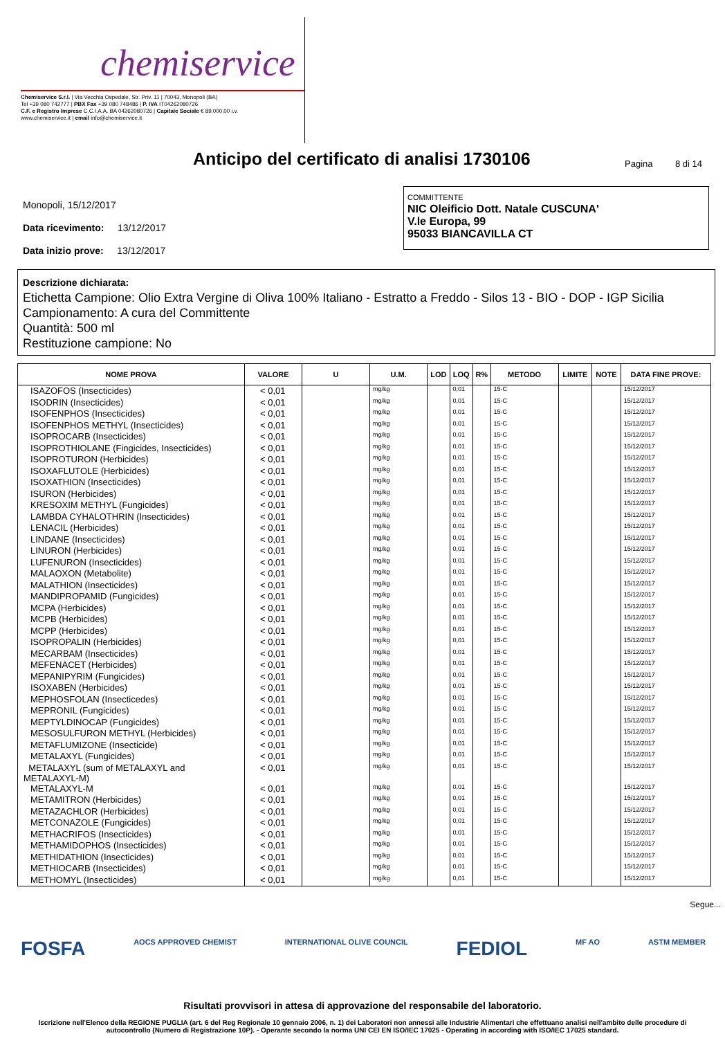chemiservice
Chemiservice S.r.l. | Via Vecchia Ospedale, Str. Priv. 11 | 70043, Monopoli (BA)
Tel +39 080 742777 | PBX Fax +39 080 748486 | P. IVA IT04262080726
C.F. e Registro Imprese C.C.I.A.A. BA 04262080726 | Capitale Sociale € 89.000,00 i.v.
www.chemiservice.it | email info@chemiservice.it
Anticipo del certificato di analisi 1730106
Pagina 8 di 14
Monopoli, 15/12/2017
Data ricevimento: 13/12/2017
Data inizio prove: 13/12/2017
COMMITTENTE
NIC Oleificio Dott. Natale CUSCUNA'
V.le Europa, 99
95033 BIANCAVILLA CT
Descrizione dichiarata:
Etichetta Campione: Olio Extra Vergine di Oliva 100% Italiano - Estratto a Freddo - Silos 13 - BIO - DOP - IGP Sicilia
Campionamento: A cura del Committente
Quantità: 500 ml
Restituzione campione: No
| NOME PROVA | VALORE | U | U.M. | LOD | LOQ | R% | METODO | LIMITE | NOTE | DATA FINE PROVE: |
| --- | --- | --- | --- | --- | --- | --- | --- | --- | --- | --- |
| ISAZOFOS (Insecticides) | < 0,01 | | mg/kg | | 0,01 | | 15-C | | | 15/12/2017 |
| ISODRIN (Insecticides) | < 0,01 | | mg/kg | | 0,01 | | 15-C | | | 15/12/2017 |
| ISOFENPHOS (Insecticides) | < 0,01 | | mg/kg | | 0,01 | | 15-C | | | 15/12/2017 |
| ISOFENPHOS METHYL (Insecticides) | < 0,01 | | mg/kg | | 0,01 | | 15-C | | | 15/12/2017 |
| ISOPROCARB (Insecticides) | < 0,01 | | mg/kg | | 0,01 | | 15-C | | | 15/12/2017 |
| ISOPROTHIOLANE (Fingicides, Insecticides) | < 0,01 | | mg/kg | | 0,01 | | 15-C | | | 15/12/2017 |
| ISOPROTURON (Herbicides) | < 0,01 | | mg/kg | | 0,01 | | 15-C | | | 15/12/2017 |
| ISOXAFLUTOLE (Herbicides) | < 0,01 | | mg/kg | | 0,01 | | 15-C | | | 15/12/2017 |
| ISOXATHION (Insecticides) | < 0,01 | | mg/kg | | 0,01 | | 15-C | | | 15/12/2017 |
| ISURON (Herbicides) | < 0,01 | | mg/kg | | 0,01 | | 15-C | | | 15/12/2017 |
| KRESOXIM METHYL (Fungicides) | < 0,01 | | mg/kg | | 0,01 | | 15-C | | | 15/12/2017 |
| LAMBDA CYHALOTHRIN (Insecticides) | < 0,01 | | mg/kg | | 0,01 | | 15-C | | | 15/12/2017 |
| LENACIL (Herbicides) | < 0,01 | | mg/kg | | 0,01 | | 15-C | | | 15/12/2017 |
| LINDANE (Insecticides) | < 0,01 | | mg/kg | | 0,01 | | 15-C | | | 15/12/2017 |
| LINURON (Herbicides) | < 0,01 | | mg/kg | | 0,01 | | 15-C | | | 15/12/2017 |
| LUFENURON (Insecticides) | < 0,01 | | mg/kg | | 0,01 | | 15-C | | | 15/12/2017 |
| MALAOXON (Metabolite) | < 0,01 | | mg/kg | | 0,01 | | 15-C | | | 15/12/2017 |
| MALATHION (Insecticides) | < 0,01 | | mg/kg | | 0,01 | | 15-C | | | 15/12/2017 |
| MANDIPROPAMID (Fungicides) | < 0,01 | | mg/kg | | 0,01 | | 15-C | | | 15/12/2017 |
| MCPA (Herbicides) | < 0,01 | | mg/kg | | 0,01 | | 15-C | | | 15/12/2017 |
| MCPB (Herbicides) | < 0,01 | | mg/kg | | 0,01 | | 15-C | | | 15/12/2017 |
| MCPP (Herbicides) | < 0,01 | | mg/kg | | 0,01 | | 15-C | | | 15/12/2017 |
| ISOPROPALIN (Herbicides) | < 0,01 | | mg/kg | | 0,01 | | 15-C | | | 15/12/2017 |
| MECARBAM (Insecticides) | < 0,01 | | mg/kg | | 0,01 | | 15-C | | | 15/12/2017 |
| MEFENACET (Herbicides) | < 0,01 | | mg/kg | | 0,01 | | 15-C | | | 15/12/2017 |
| MEPANIPYRIM (Fungicides) | < 0,01 | | mg/kg | | 0,01 | | 15-C | | | 15/12/2017 |
| ISOXABEN (Herbicides) | < 0,01 | | mg/kg | | 0,01 | | 15-C | | | 15/12/2017 |
| MEPHOSFOLAN (Insecticedes) | < 0,01 | | mg/kg | | 0,01 | | 15-C | | | 15/12/2017 |
| MEPRONIL (Fungicides) | < 0,01 | | mg/kg | | 0,01 | | 15-C | | | 15/12/2017 |
| MEPTYLDINOCAP (Fungicides) | < 0,01 | | mg/kg | | 0,01 | | 15-C | | | 15/12/2017 |
| MESOSULFURON METHYL (Herbicides) | < 0,01 | | mg/kg | | 0,01 | | 15-C | | | 15/12/2017 |
| METAFLUMIZONE (Insecticide) | < 0,01 | | mg/kg | | 0,01 | | 15-C | | | 15/12/2017 |
| METALAXYL (Fungicides) | < 0,01 | | mg/kg | | 0,01 | | 15-C | | | 15/12/2017 |
| METALAXYL (sum of METALAXYL and METALAXYL-M) | < 0,01 | | mg/kg | | 0,01 | | 15-C | | | 15/12/2017 |
| METALAXYL-M | < 0,01 | | mg/kg | | 0,01 | | 15-C | | | 15/12/2017 |
| METAMITRON (Herbicides) | < 0,01 | | mg/kg | | 0,01 | | 15-C | | | 15/12/2017 |
| METAZACHLOR (Herbicides) | < 0,01 | | mg/kg | | 0,01 | | 15-C | | | 15/12/2017 |
| METCONAZOLE (Fungicides) | < 0,01 | | mg/kg | | 0,01 | | 15-C | | | 15/12/2017 |
| METHACRIFOS (Insecticides) | < 0,01 | | mg/kg | | 0,01 | | 15-C | | | 15/12/2017 |
| METHAMIDOPHOS (Insecticides) | < 0,01 | | mg/kg | | 0,01 | | 15-C | | | 15/12/2017 |
| METHIDATHION (Insecticides) | < 0,01 | | mg/kg | | 0,01 | | 15-C | | | 15/12/2017 |
| METHIOCARB (Insecticides) | < 0,01 | | mg/kg | | 0,01 | | 15-C | | | 15/12/2017 |
| METHOMYL (Insecticides) | < 0,01 | | mg/kg | | 0,01 | | 15-C | | | 15/12/2017 |
Segue...
FOSFA AOCS APPROVED CHEMIST INTERNATIONAL OLIVE COUNCIL FEDIOL MF AO ASTM MEMBER
Risultati provvisori in attesa di approvazione del responsabile del laboratorio.
Iscrizione nell'Elenco della REGIONE PUGLIA (art. 6 del Reg Regionale 10 gennaio 2006, n. 1) dei Laboratori non annessi alle Industrie Alimentari che effettuano analisi nell'ambito delle procedure di autocontrollo (Numero di Registrazione 10P). - Operante secondo la norma UNI CEI EN ISO/IEC 17025 - Operating in according with ISO/IEC 17025 standard.